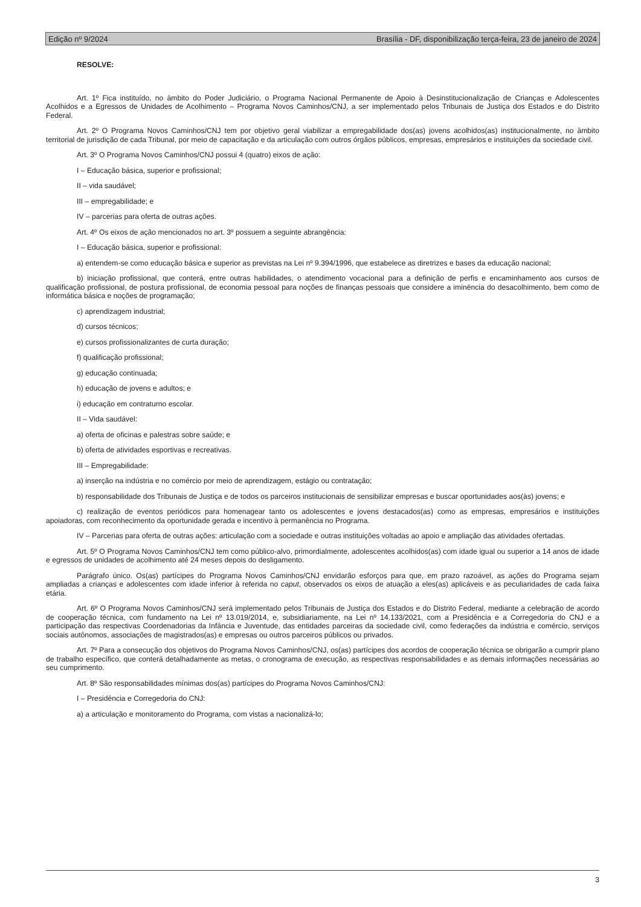Edição nº 9/2024 Brasília - DF, disponibilização terça-feira, 23 de janeiro de 2024
RESOLVE:
Art. 1º Fica instituído, no âmbito do Poder Judiciário, o Programa Nacional Permanente de Apoio à Desinstitucionalização de Crianças e Adolescentes Acolhidos e a Egressos de Unidades de Acolhimento – Programa Novos Caminhos/CNJ, a ser implementado pelos Tribunais de Justiça dos Estados e do Distrito Federal.
Art. 2º O Programa Novos Caminhos/CNJ tem por objetivo geral viabilizar a empregabilidade dos(as) jovens acolhidos(as) institucionalmente, no âmbito territorial de jurisdição de cada Tribunal, por meio de capacitação e da articulação com outros órgãos públicos, empresas, empresários e instituições da sociedade civil.
Art. 3º O Programa Novos Caminhos/CNJ possui 4 (quatro) eixos de ação:
I – Educação básica, superior e profissional;
II – vida saudável;
III – empregabilidade; e
IV – parcerias para oferta de outras ações.
Art. 4º Os eixos de ação mencionados no art. 3º possuem a seguinte abrangência:
I – Educação básica, superior e profissional:
a) entendem-se como educação básica e superior as previstas na Lei nº 9.394/1996, que estabelece as diretrizes e bases da educação nacional;
b) iniciação profissional, que conterá, entre outras habilidades, o atendimento vocacional para a definição de perfis e encaminhamento aos cursos de qualificação profissional, de postura profissional, de economia pessoal para noções de finanças pessoais que considere a iminência do desacolhimento, bem como de informática básica e noções de programação;
c) aprendizagem industrial;
d) cursos técnicos;
e) cursos profissionalizantes de curta duração;
f) qualificação profissional;
g) educação continuada;
h) educação de jovens e adultos; e
i) educação em contraturno escolar.
II – Vida saudável:
a) oferta de oficinas e palestras sobre saúde; e
b) oferta de atividades esportivas e recreativas.
III – Empregabilidade:
a) inserção na indústria e no comércio por meio de aprendizagem, estágio ou contratação;
b) responsabilidade dos Tribunais de Justiça e de todos os parceiros institucionais de sensibilizar empresas e buscar oportunidades aos(às) jovens; e
c) realização de eventos periódicos para homenagear tanto os adolescentes e jovens destacados(as) como as empresas, empresários e instituições apoiadoras, com reconhecimento da oportunidade gerada e incentivo à permanência no Programa.
IV – Parcerias para oferta de outras ações: articulação com a sociedade e outras instituições voltadas ao apoio e ampliação das atividades ofertadas.
Art. 5º O Programa Novos Caminhos/CNJ tem como público-alvo, primordialmente, adolescentes acolhidos(as) com idade igual ou superior a 14 anos de idade e egressos de unidades de acolhimento até 24 meses depois do desligamento.
Parágrafo único. Os(as) partícipes do Programa Novos Caminhos/CNJ envidarão esforços para que, em prazo razoável, as ações do Programa sejam ampliadas a crianças e adolescentes com idade inferior à referida no caput, observados os eixos de atuação a eles(as) aplicáveis e as peculiaridades de cada faixa etária.
Art. 6º O Programa Novos Caminhos/CNJ será implementado pelos Tribunais de Justiça dos Estados e do Distrito Federal, mediante a celebração de acordo de cooperação técnica, com fundamento na Lei nº 13.019/2014, e, subsidiariamente, na Lei nº 14.133/2021, com a Presidência e a Corregedoria do CNJ e a participação das respectivas Coordenadorias da Infância e Juventude, das entidades parceiras da sociedade civil, como federações da indústria e comércio, serviços sociais autônomos, associações de magistrados(as) e empresas ou outros parceiros públicos ou privados.
Art. 7º Para a consecução dos objetivos do Programa Novos Caminhos/CNJ, os(as) partícipes dos acordos de cooperação técnica se obrigarão a cumprir plano de trabalho específico, que conterá detalhadamente as metas, o cronograma de execução, as respectivas responsabilidades e as demais informações necessárias ao seu cumprimento.
Art. 8º São responsabilidades mínimas dos(as) partícipes do Programa Novos Caminhos/CNJ:
I – Presidência e Corregedoria do CNJ:
a) a articulação e monitoramento do Programa, com vistas a nacionalizá-lo;
3